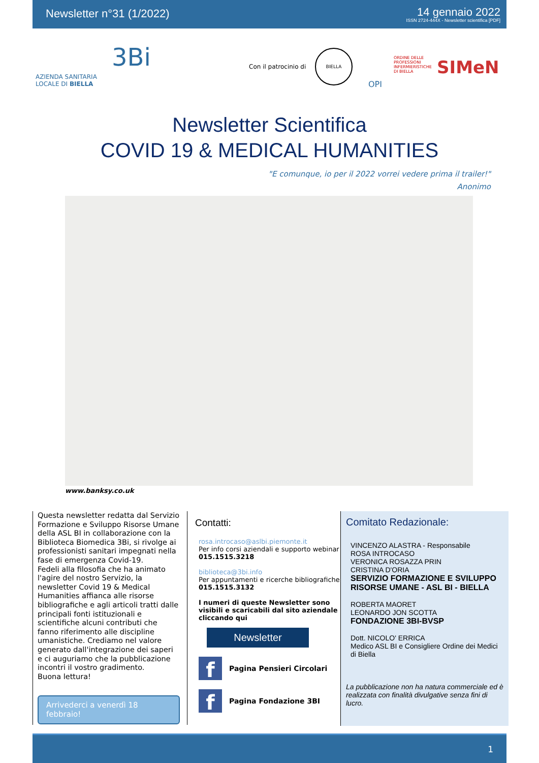Newsletter n°31 (1/2022)
14 gennaio 2022
ISSN 2724-444X - Newsletter scientifica [PDF]
AZIENDA SANITARIA
LOCALE DI BIELLA
3Bi Con il patrocinio di
BIELLA
OPI
ORDINE DELLE
PROFESSIONI
INFERMIERISTICHE
DI BIELLA
SIMeN
Newsletter Scientifica
COVID 19 & MEDICAL HUMANITIES
"E comunque, io per il 2022 vorrei vedere prima il trailer!"
Anonimo
www.banksy.co.uk
Questa newsletter redatta dal Servizio Formazione e Sviluppo Risorse Umane della ASL BI in collaborazione con la Biblioteca Biomedica 3Bi, si rivolge ai professionisti sanitari impegnati nella fase di emergenza Covid-19.
Fedeli alla filosofia che ha animato l'agire del nostro Servizio, la newsletter Covid 19 & Medical Humanities affianca alle risorse bibliografiche e agli articoli tratti dalle principali fonti istituzionali e scientifiche alcuni contributi che fanno riferimento alle discipline umanistiche. Crediamo nel valore generato dall'integrazione dei saperi e ci auguriamo che la pubblicazione incontri il vostro gradimento.
Buona lettura!
Arrivederci a venerdì 18 febbraio!
Contatti:
rosa.introcaso@aslbi.piemonte.it
Per info corsi aziendali e supporto webinar
015.1515.3218
biblioteca@3bi.info
Per appuntamenti e ricerche bibliografiche
015.1515.3132
I numeri di queste Newsletter sono visibili e scaricabili dal sito aziendale cliccando qui
Newsletter
f Pagina Pensieri Circolari
f Pagina Fondazione 3BI
Comitato Redazionale:
VINCENZO ALASTRA - Responsabile
ROSA INTROCASO
VERONICA ROSAZZA PRIN
CRISTINA D'ORIA
SERVIZIO FORMAZIONE E SVILUPPO RISORSE UMANE - ASL BI - BIELLA
ROBERTA MAORET
LEONARDO JON SCOTTA
FONDAZIONE 3BI-BVSP
Dott. NICOLO' ERRICA
Medico ASL BI e Consigliere Ordine dei Medici di Biella
La pubblicazione non ha natura commerciale ed è realizzata con finalità divulgative senza fini di lucro.
1